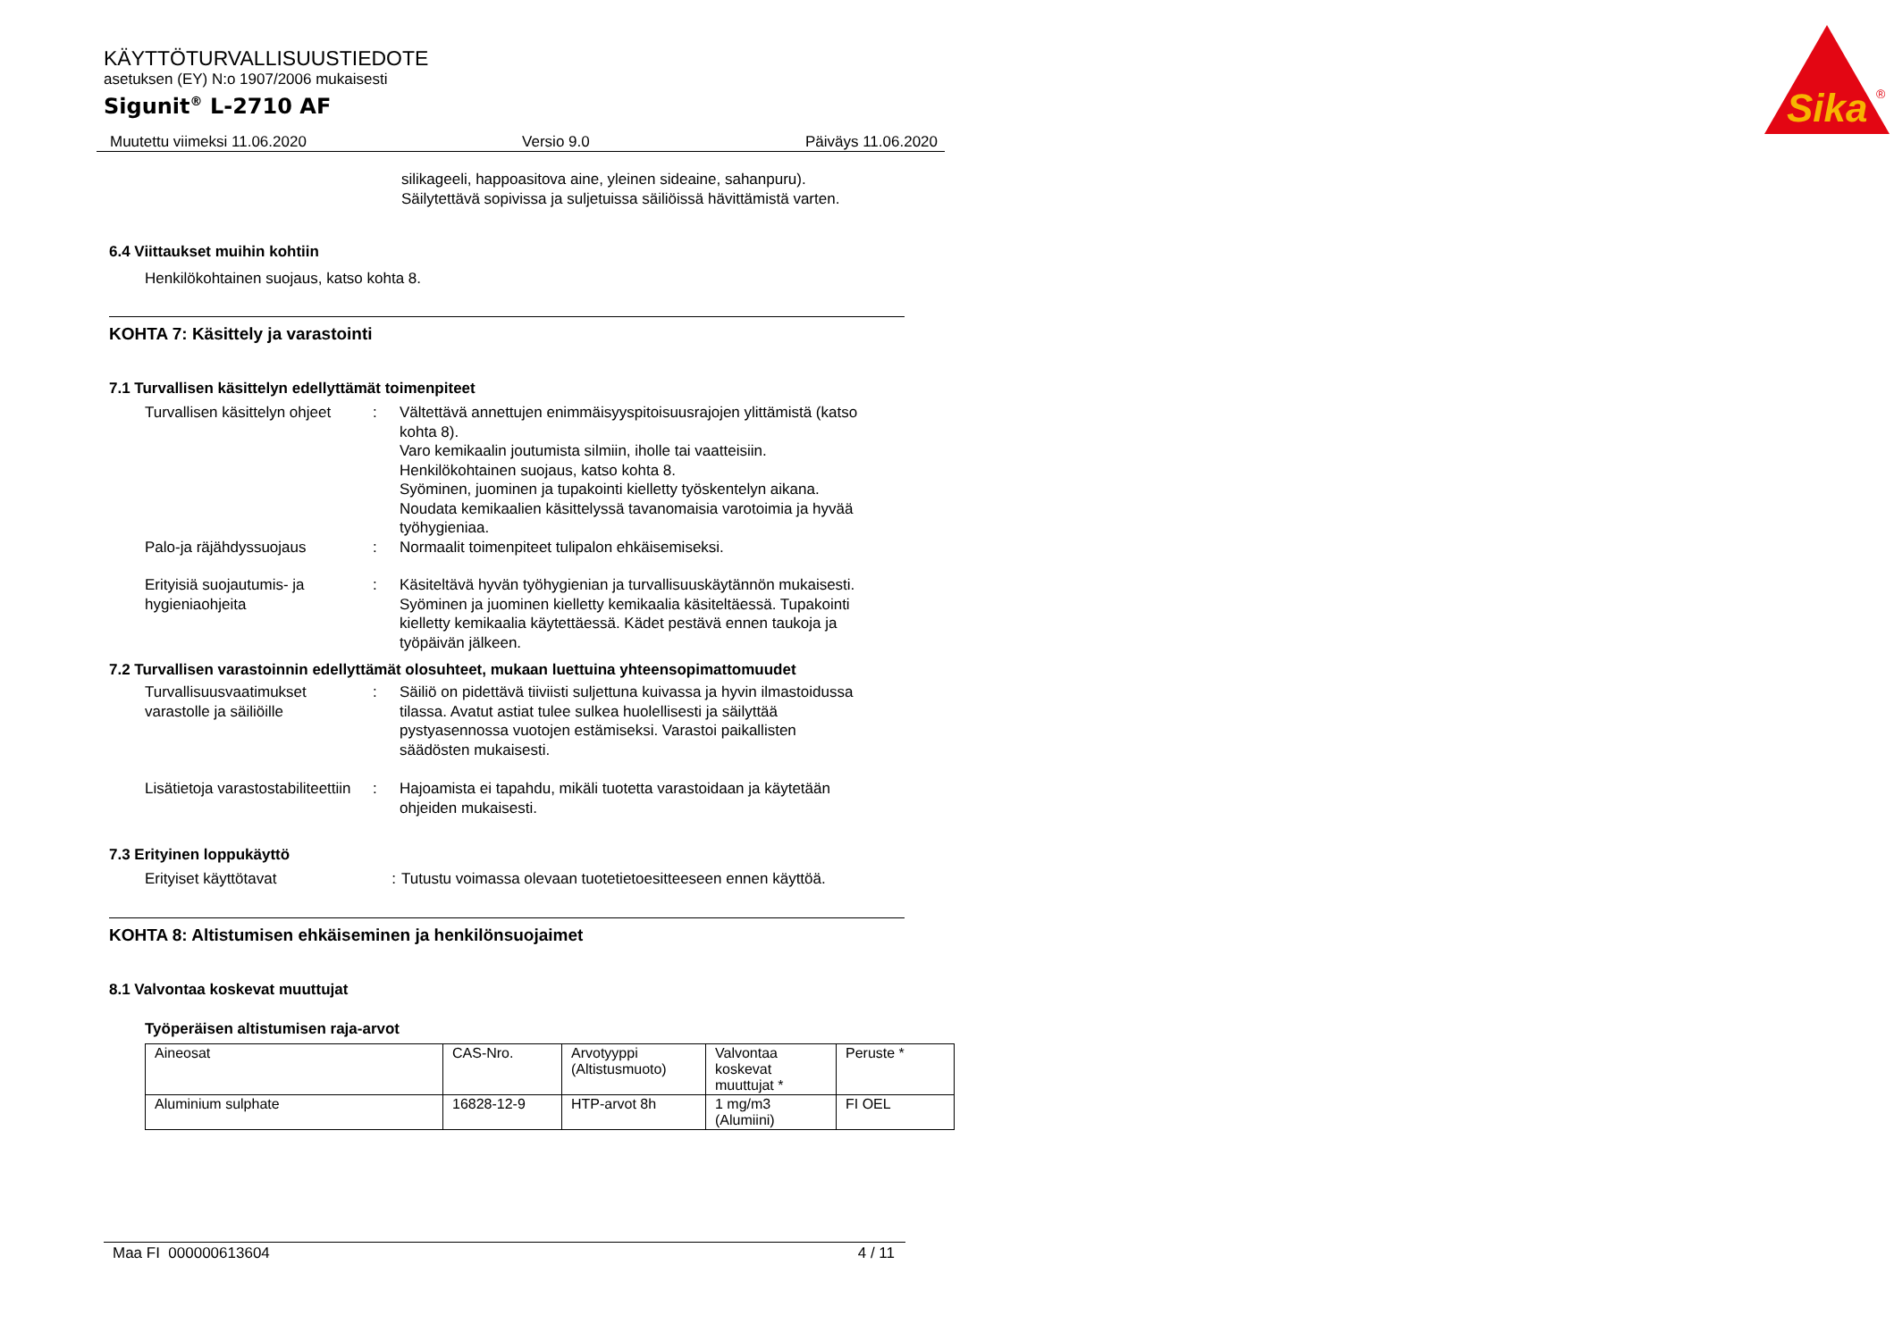KÄYTTÖTURVALLISUUSTIEDOTE
asetuksen (EY) N:o 1907/2006 mukaisesti
Sigunit<sup>®</sup> L-2710 AF
Sika
®
Muutettu viimeksi 11.06.2020 Versio 9.0 Päiväys 11.06.2020
silikageeli, happoasitova aine, yleinen sideaine, sahanpuru).
Säilytettävä sopivissa ja suljetuissa säiliöissä hävittämistä varten.
6.4 Viittaukset muihin kohtiin
Henkilökohtainen suojaus, katso kohta 8.
KOHTA 7: Käsittely ja varastointi
7.1 Turvallisen käsittelyn edellyttämät toimenpiteet
Turvallisen käsittelyn ohjeet
: Vältettävä annettujen enimmäisyyspitoisuusrajojen ylittämistä (katso kohta 8).
Varo kemikaalin joutumista silmiin, iholle tai vaatteisiin.
Henkilökohtainen suojaus, katso kohta 8.
Syöminen, juominen ja tupakointi kielletty työskentelyn aikana.
Noudata kemikaalien käsittelyssä tavanomaisia varotoimia ja hyvää työhygieniaa.
Palo-ja räjähdyssuojaus : Normaalit toimenpiteet tulipalon ehkäisemiseksi.
Erityisiä suojautumis- ja hygieniaohjeita
: Käsiteltävä hyvän työhygienian ja turvallisuuskäytännön mukaisesti. Syöminen ja juominen kielletty kemikaalia käsiteltäessä. Tupakointi kielletty kemikaalia käytettäessä. Kädet pestävä ennen taukoja ja työpäivän jälkeen.
7.2 Turvallisen varastoinnin edellyttämät olosuhteet, mukaan luettuina yhteensopimattomuudet
Turvallisuusvaatimukset varastolle ja säiliöille
: Säiliö on pidettävä tiiviisti suljettuna kuivassa ja hyvin ilmastoidussa tilassa. Avatut astiat tulee sulkea huolellisesti ja säilyttää pystyasennossa vuotojen estämiseksi. Varastoi paikallisten säädösten mukaisesti.
Lisätietoja varastostabiliteettiin
: Hajoamista ei tapahdu, mikäli tuotetta varastoidaan ja käytetään ohjeiden mukaisesti.
7.3 Erityinen loppukäyttö
Erityiset käyttötavat : Tutustu voimassa olevaan tuotetietoesitteeseen ennen käyttöä.
KOHTA 8: Altistumisen ehkäiseminen ja henkilönsuojaimet
8.1 Valvontaa koskevat muuttujat
Työperäisen altistumisen raja-arvot
| Aineosat | CAS-Nro. | Arvotyyppi (Altistusmuoto) | Valvontaa koskevat muuttujat * | Peruste * |
| --- | --- | --- | --- | --- |
| Aluminium sulphate | 16828-12-9 | HTP-arvot 8h | 1 mg/m3 (Alumiini) | FI OEL |
Maa FI 000000613604 4 / 11